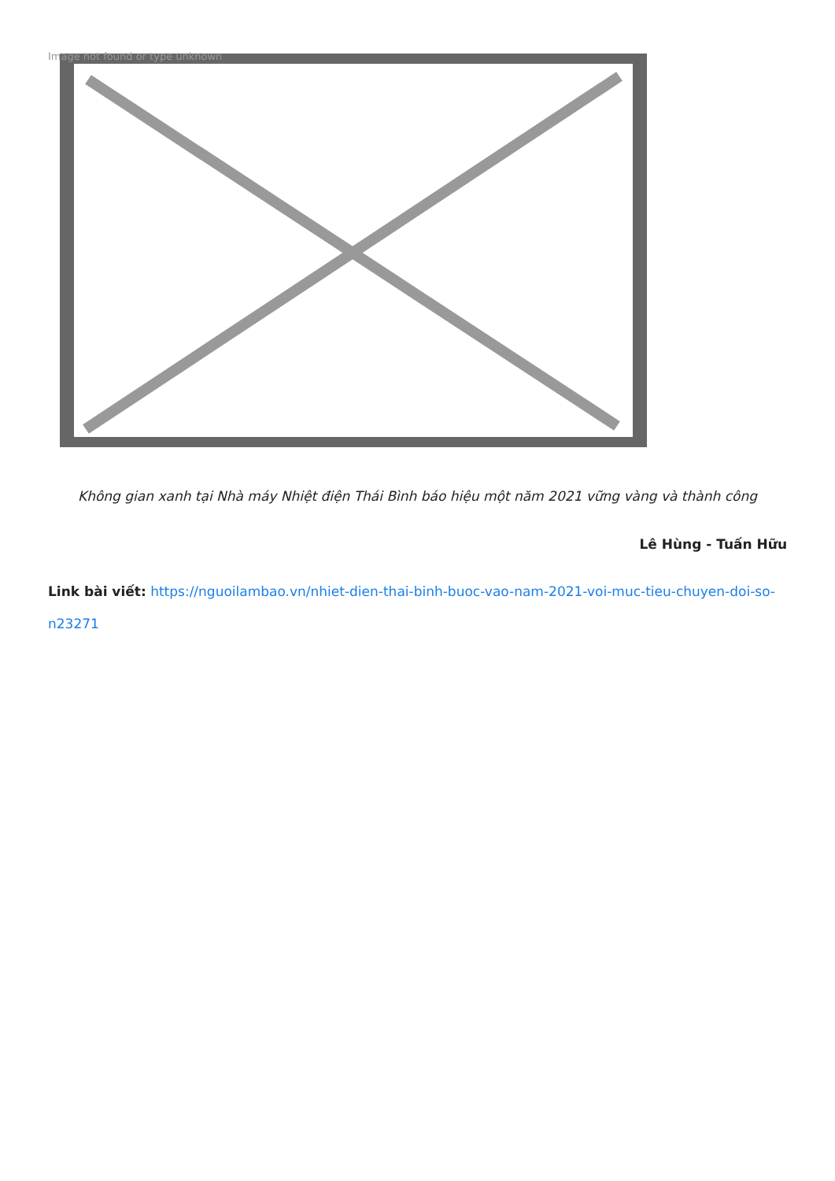Image not found or type unknown
Không gian xanh tại Nhà máy Nhiệt điện Thái Bình báo hiệu một năm 2021 vững vàng và thành công
Lê Hùng - Tuấn Hữu
Link bài viết: https://nguoilambao.vn/nhiet-dien-thai-binh-buoc-vao-nam-2021-voi-muc-tieu-chuyen-doi-so-n23271